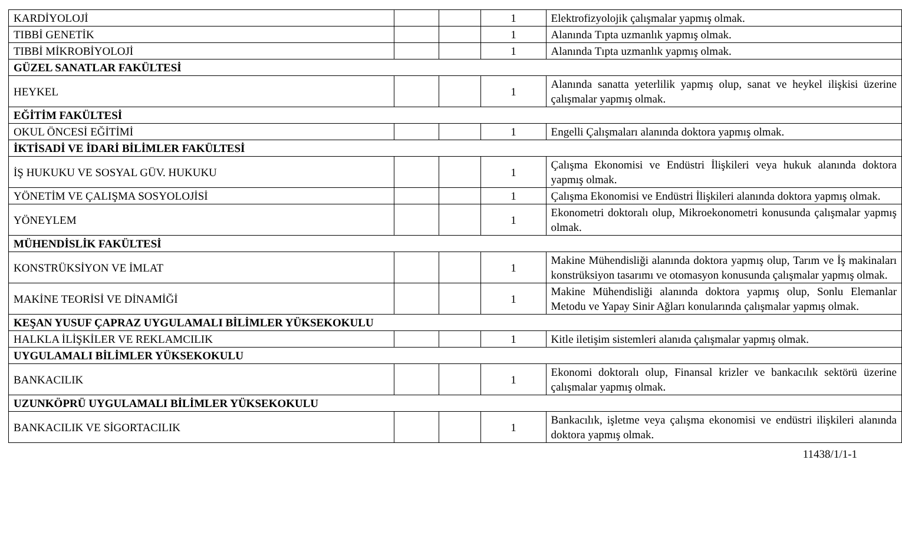| KARDİYOLOJİ | | | 1 | Elektrofizyolojik çalışmalar yapmış olmak. |
| TIBBİ GENETİK | | | 1 | Alanında Tıpta uzmanlık yapmış olmak. |
| TIBBİ MİKROBİYOLOJİ | | | 1 | Alanında Tıpta uzmanlık yapmış olmak. |
| GÜZEL SANATLAR FAKÜLTESİ | | | | |
| HEYKEL | | | 1 | Alanında sanatta yeterlilik yapmış olup, sanat ve heykel ilişkisi üzerine çalışmalar yapmış olmak. |
| EĞİTİM FAKÜLTESİ | | | | |
| OKUL ÖNCESİ EĞİTİMİ | | | 1 | Engelli Çalışmaları alanında doktora yapmış olmak. |
| İKTİSADİ VE İDARİ BİLİMLER FAKÜLTESİ | | | | |
| İŞ HUKUKU VE SOSYAL GÜV. HUKUKU | | | 1 | Çalışma Ekonomisi ve Endüstri İlişkileri veya hukuk alanında doktora yapmış olmak. |
| YÖNETİM VE ÇALIŞMA SOSYOLOJİSİ | | | 1 | Çalışma Ekonomisi ve Endüstri İlişkileri alanında doktora yapmış olmak. |
| YÖNEYLEM | | | 1 | Ekonometri doktoralı olup, Mikroekonometri konusunda çalışmalar yapmış olmak. |
| MÜHENDİSLİK FAKÜLTESİ | | | | |
| KONSTRÜKSİYON VE İMLAT | | | 1 | Makine Mühendisliği alanında doktora yapmış olup, Tarım ve İş makinaları konstrüksiyon tasarımı ve otomasyon konusunda çalışmalar yapmış olmak. |
| MAKİNE TEORİSİ VE DİNAMİĞİ | | | 1 | Makine Mühendisliği alanında doktora yapmış olup, Sonlu Elemanlar Metodu ve Yapay Sinir Ağları konularında çalışmalar yapmış olmak. |
| KEŞAN YUSUF ÇAPRAZ UYGULAMALI BİLİMLER YÜKSEKOKULU | | | | |
| HALKLA İLİŞKİLER VE REKLAMCILIK | | | 1 | Kitle iletişim sistemleri alanıda çalışmalar yapmış olmak. |
| UYGULAMALI BİLİMLER YÜKSEKOKULU | | | | |
| BANKACILIK | | | 1 | Ekonomi doktoralı olup, Finansal krizler ve bankacılık sektörü üzerine çalışmalar yapmış olmak. |
| UZUNKÖPRÜ UYGULAMALI BİLİMLER YÜKSEKOKULU | | | | |
| BANKACILIK VE SİGORTACILIK | | | 1 | Bankacılık, işletme veya çalışma ekonomisi ve endüstri ilişkileri alanında doktora yapmış olmak. |
11438/1/1-1